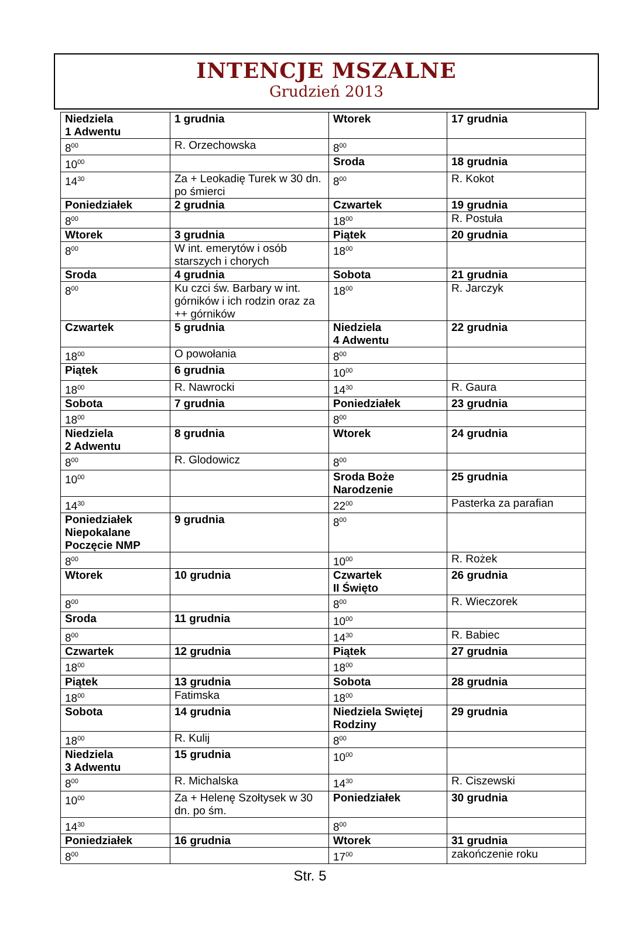INTENCJE MSZALNE
Grudzień 2013
| Niedziela 1 Adwentu | 1 grudnia | Wtorek | 17 grudnia |
| 8<sup>00</sup> | R. Orzechowska | 8<sup>00</sup> | |
| 10<sup>00</sup> | | Sroda | 18 grudnia |
| 14<sup>30</sup> | Za + Leokadię Turek w 30 dn. po śmierci | 8<sup>00</sup> | R. Kokot |
| Poniedziałek | 2 grudnia | Czwartek | 19 grudnia |
| 8<sup>00</sup> | | 18<sup>00</sup> | R. Postuła |
| Wtorek | 3 grudnia | Piątek | 20 grudnia |
| 8<sup>00</sup> | W int. emerytów i osób starszych i chorych | 18<sup>00</sup> | |
| Sroda | 4 grudnia | Sobota | 21 grudnia |
| 8<sup>00</sup> | Ku czci św. Barbary w int. górników i ich rodzin oraz za ++ górników | 18<sup>00</sup> | R. Jarczyk |
| Czwartek | 5 grudnia | Niedziela 4 Adwentu | 22 grudnia |
| 18<sup>00</sup> | O powołania | 8<sup>00</sup> | |
| Piątek | 6 grudnia | 10<sup>00</sup> | |
| 18<sup>00</sup> | R. Nawrocki | 14<sup>30</sup> | R. Gaura |
| Sobota | 7 grudnia | Poniedziałek | 23 grudnia |
| 18<sup>00</sup> | | 8<sup>00</sup> | |
| Niedziela 2 Adwentu | 8 grudnia | Wtorek | 24 grudnia |
| 8<sup>00</sup> | R. Glodowicz | 8<sup>00</sup> | |
| 10<sup>00</sup> | | Sroda Boże Narodzenie | 25 grudnia |
| 14<sup>30</sup> | | 22<sup>00</sup> | Pasterka za parafian |
| Poniedziałek Niepokalane Poczęcie NMP | 9 grudnia | 8<sup>00</sup> | |
| 8<sup>00</sup> | | 10<sup>00</sup> | R. Rożek |
| Wtorek | 10 grudnia | Czwartek II Święto | 26 grudnia |
| 8<sup>00</sup> | | 8<sup>00</sup> | R. Wieczorek |
| Sroda | 11 grudnia | 10<sup>00</sup> | |
| 8<sup>00</sup> | | 14<sup>30</sup> | R. Babiec |
| Czwartek | 12 grudnia | Piątek | 27 grudnia |
| 18<sup>00</sup> | | 18<sup>00</sup> | |
| Piątek | 13 grudnia | Sobota | 28 grudnia |
| 18<sup>00</sup> | Fatimska | 18<sup>00</sup> | |
| Sobota | 14 grudnia | Niedziela Swiętej Rodziny | 29 grudnia |
| 18<sup>00</sup> | R. Kulij | 8<sup>00</sup> | |
| Niedziela 3 Adwentu | 15 grudnia | 10<sup>00</sup> | |
| 8<sup>00</sup> | R. Michalska | 14<sup>30</sup> | R. Ciszewski |
| 10<sup>00</sup> | Za + Helenę Szołtysek w 30 dn. po śm. | Poniedziałek | 30 grudnia |
| 14<sup>30</sup> | | 8<sup>00</sup> | |
| Poniedziałek | 16 grudnia | Wtorek | 31 grudnia |
| 8<sup>00</sup> | | 17<sup>00</sup> | zakończenie roku |
Str. 5